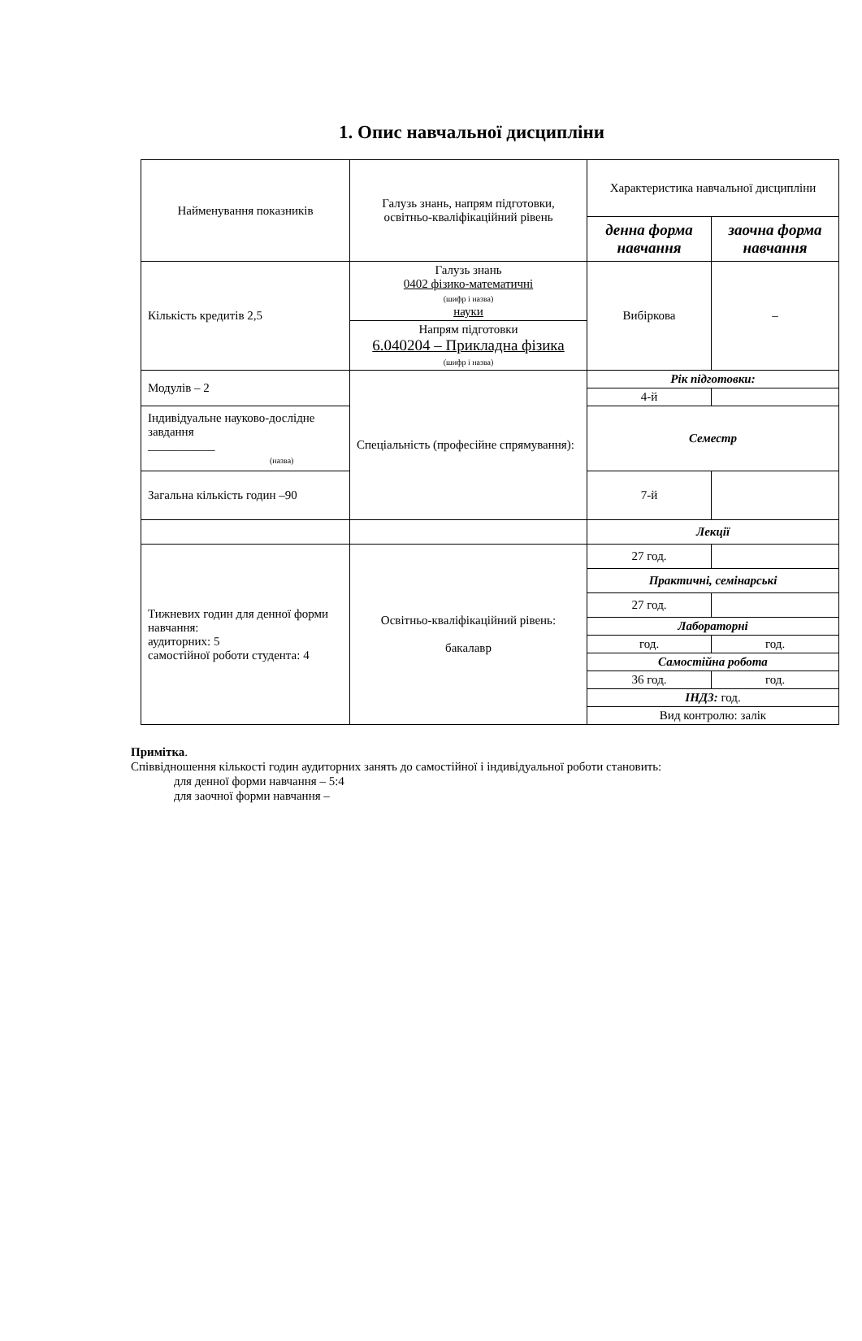1. Опис навчальної дисципліни
| Найменування показників | Галузь знань, напрям підготовки, освітньо-кваліфікаційний рівень | Характеристика навчальної дисципліни | |
| | | денна форма навчання | заочна форма навчання |
| Кількість кредитів 2,5 | Галузь знань 0402 фізико-математичні (шифр і назва) науки | Вибіркова | – |
| | Напрям підготовки 6.040204 – Прикладна фізика (шифр і назва) | | |
| Модулів – 2 | Спеціальність (професійне спрямування): | Рік підготовки: | |
| | | 4-й | |
| Індивідуальне науково-дослідне завдання ___________ (назва) | | Семестр | |
| Загальна кількість годин –90 | | 7-й | |
| | | Лекції | |
| Тижневих годин для денної форми навчання: аудиторних: 5 самостійної роботи студента: 4 | Освітньо-кваліфікаційний рівень: бакалавр | 27 год. | |
| | | Практичні, семінарські | |
| | | 27 год. | |
| | | Лабораторні | |
| | | год. | год. |
| | | Самостійна робота | |
| | | 36 год. | год. |
| | | ІНДЗ: год. | |
| | | Вид контролю: залік | |
Примітка.
Співвідношення кількості годин аудиторних занять до самостійної і індивідуальної роботи становить:
для денної форми навчання – 5:4
для заочної форми навчання –